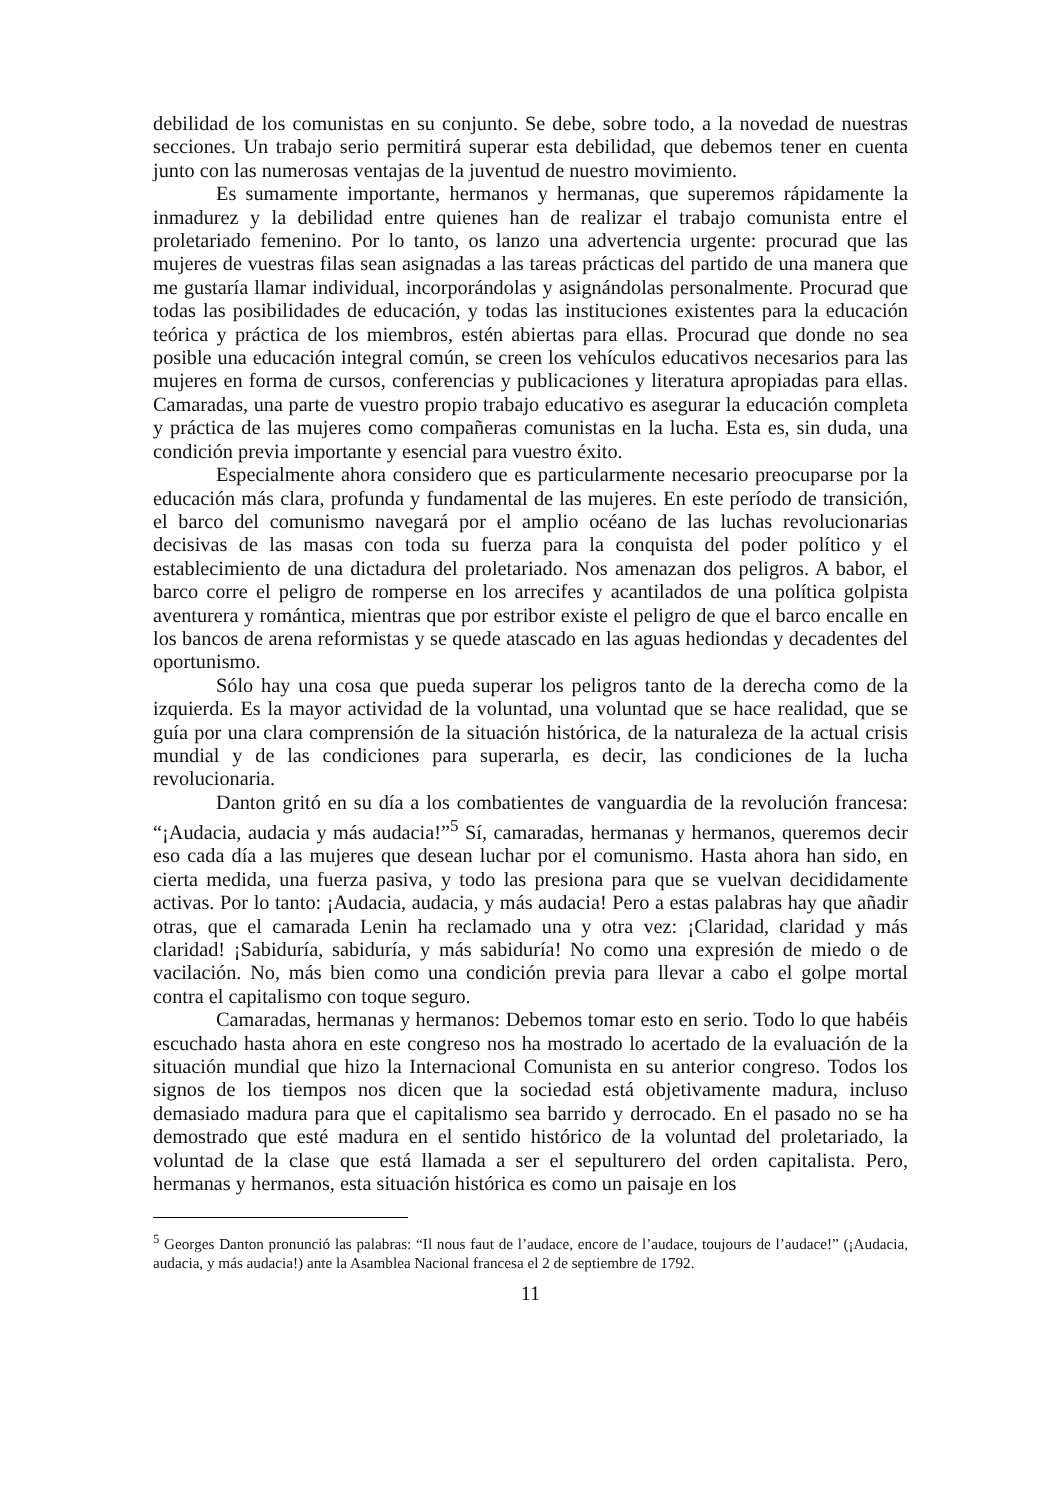debilidad de los comunistas en su conjunto. Se debe, sobre todo, a la novedad de nuestras secciones. Un trabajo serio permitirá superar esta debilidad, que debemos tener en cuenta junto con las numerosas ventajas de la juventud de nuestro movimiento.
Es sumamente importante, hermanos y hermanas, que superemos rápidamente la inmadurez y la debilidad entre quienes han de realizar el trabajo comunista entre el proletariado femenino. Por lo tanto, os lanzo una advertencia urgente: procurad que las mujeres de vuestras filas sean asignadas a las tareas prácticas del partido de una manera que me gustaría llamar individual, incorporándolas y asignándolas personalmente. Procurad que todas las posibilidades de educación, y todas las instituciones existentes para la educación teórica y práctica de los miembros, estén abiertas para ellas. Procurad que donde no sea posible una educación integral común, se creen los vehículos educativos necesarios para las mujeres en forma de cursos, conferencias y publicaciones y literatura apropiadas para ellas. Camaradas, una parte de vuestro propio trabajo educativo es asegurar la educación completa y práctica de las mujeres como compañeras comunistas en la lucha. Esta es, sin duda, una condición previa importante y esencial para vuestro éxito.
Especialmente ahora considero que es particularmente necesario preocuparse por la educación más clara, profunda y fundamental de las mujeres. En este período de transición, el barco del comunismo navegará por el amplio océano de las luchas revolucionarias decisivas de las masas con toda su fuerza para la conquista del poder político y el establecimiento de una dictadura del proletariado. Nos amenazan dos peligros. A babor, el barco corre el peligro de romperse en los arrecifes y acantilados de una política golpista aventurera y romántica, mientras que por estribor existe el peligro de que el barco encalle en los bancos de arena reformistas y se quede atascado en las aguas hediondas y decadentes del oportunismo.
Sólo hay una cosa que pueda superar los peligros tanto de la derecha como de la izquierda. Es la mayor actividad de la voluntad, una voluntad que se hace realidad, que se guía por una clara comprensión de la situación histórica, de la naturaleza de la actual crisis mundial y de las condiciones para superarla, es decir, las condiciones de la lucha revolucionaria.
Danton gritó en su día a los combatientes de vanguardia de la revolución francesa: “¡Audacia, audacia y más audacia!”<sup>5</sup> Sí, camaradas, hermanas y hermanos, queremos decir eso cada día a las mujeres que desean luchar por el comunismo. Hasta ahora han sido, en cierta medida, una fuerza pasiva, y todo las presiona para que se vuelvan decididamente activas. Por lo tanto: ¡Audacia, audacia, y más audacia! Pero a estas palabras hay que añadir otras, que el camarada Lenin ha reclamado una y otra vez: ¡Claridad, claridad y más claridad! ¡Sabiduría, sabiduría, y más sabiduría! No como una expresión de miedo o de vacilación. No, más bien como una condición previa para llevar a cabo el golpe mortal contra el capitalismo con toque seguro.
Camaradas, hermanas y hermanos: Debemos tomar esto en serio. Todo lo que habéis escuchado hasta ahora en este congreso nos ha mostrado lo acertado de la evaluación de la situación mundial que hizo la Internacional Comunista en su anterior congreso. Todos los signos de los tiempos nos dicen que la sociedad está objetivamente madura, incluso demasiado madura para que el capitalismo sea barrido y derrocado. En el pasado no se ha demostrado que esté madura en el sentido histórico de la voluntad del proletariado, la voluntad de la clase que está llamada a ser el sepulturero del orden capitalista. Pero, hermanas y hermanos, esta situación histórica es como un paisaje en los
<sup>5</sup> Georges Danton pronunció las palabras: “Il nous faut de l’audace, encore de l’audace, toujours de l’audace!” (¡Audacia, audacia, y más audacia!) ante la Asamblea Nacional francesa el 2 de septiembre de 1792.
11